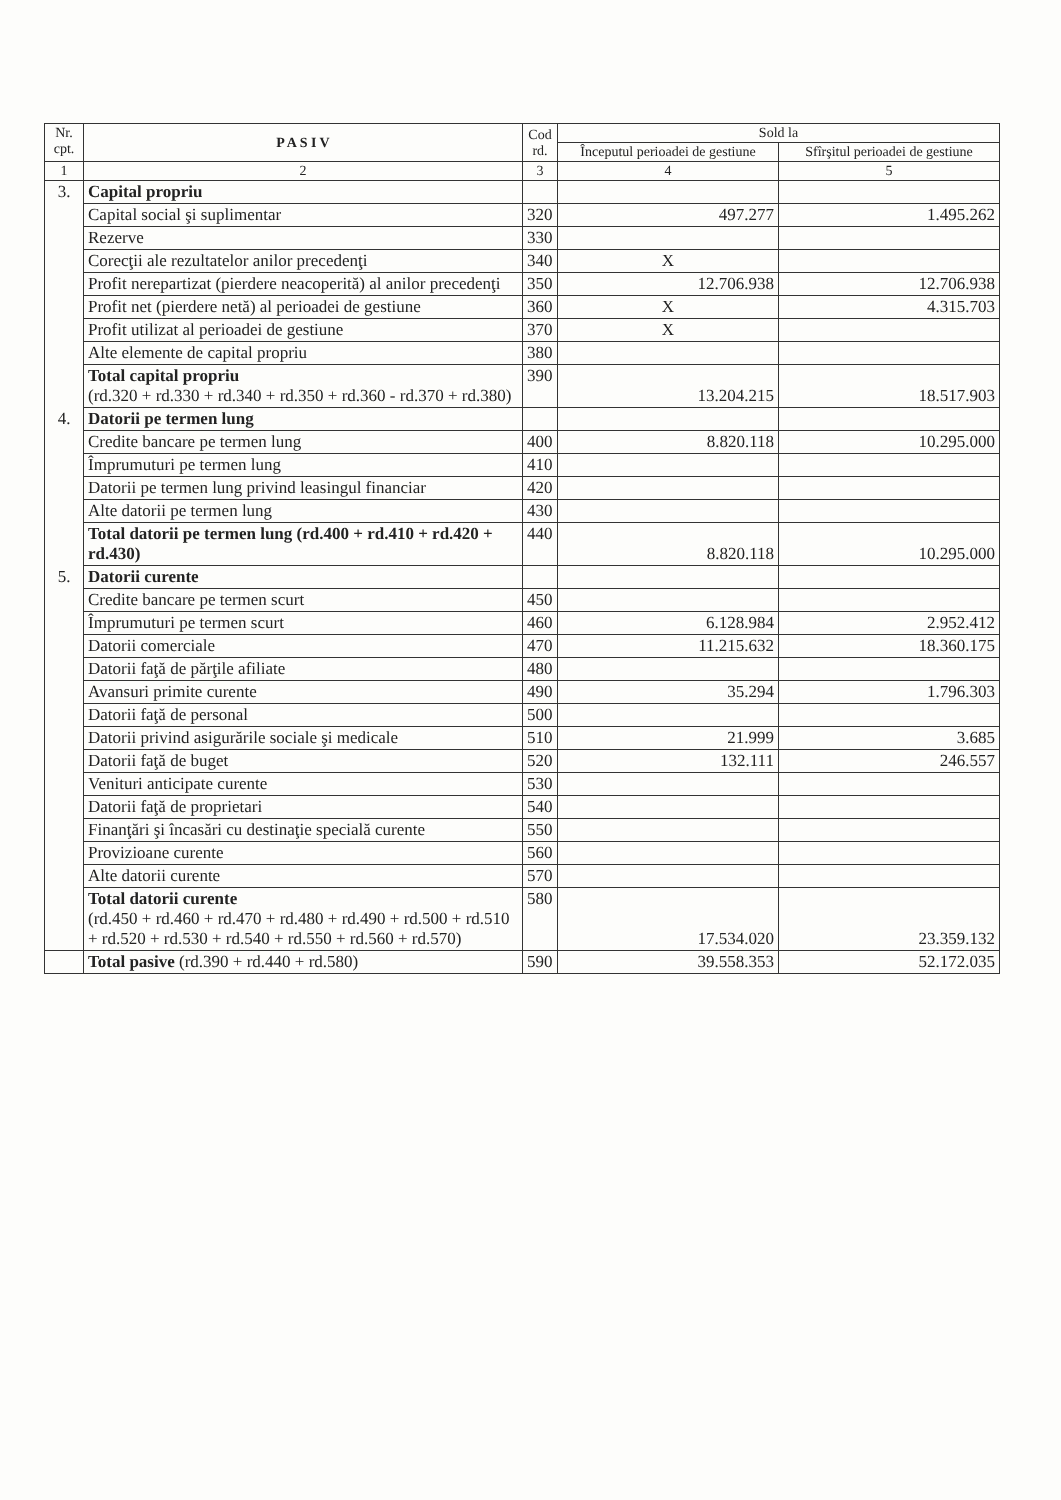| Nr. cpt. | P A S I V | Cod rd. | Sold la | |
| --- | --- | --- | --- | --- |
| | | | Începutul perioadei de gestiune | Sfîrşitul perioadei de gestiune |
| 1 | 2 | 3 | 4 | 5 |
| 3. | Capital propriu | | | |
| | Capital social şi suplimentar | 320 | 497.277 | 1.495.262 |
| | Rezerve | 330 | | |
| | Corecţii ale rezultatelor anilor precedenţi | 340 | X | |
| | Profit nerepartizat (pierdere neacoperită) al anilor precedenţi | 350 | 12.706.938 | 12.706.938 |
| | Profit net (pierdere netă) al perioadei de gestiune | 360 | X | 4.315.703 |
| | Profit utilizat al perioadei de gestiune | 370 | X | |
| | Alte elemente de capital propriu | 380 | | |
| | Total capital propriu (rd.320 + rd.330 + rd.340 + rd.350 + rd.360 - rd.370 + rd.380) | 390 | 13.204.215 | 18.517.903 |
| 4. | Datorii pe termen lung | | | |
| | Credite bancare pe termen lung | 400 | 8.820.118 | 10.295.000 |
| | Împrumuturi pe termen lung | 410 | | |
| | Datorii pe termen lung privind leasingul financiar | 420 | | |
| | Alte datorii pe termen lung | 430 | | |
| | Total datorii pe termen lung (rd.400 + rd.410 + rd.420 + rd.430) | 440 | 8.820.118 | 10.295.000 |
| 5. | Datorii curente | | | |
| | Credite bancare pe termen scurt | 450 | | |
| | Împrumuturi pe termen scurt | 460 | 6.128.984 | 2.952.412 |
| | Datorii comerciale | 470 | 11.215.632 | 18.360.175 |
| | Datorii faţă de părţile afiliate | 480 | | |
| | Avansuri primite curente | 490 | 35.294 | 1.796.303 |
| | Datorii faţă de personal | 500 | | |
| | Datorii privind asigurările sociale şi medicale | 510 | 21.999 | 3.685 |
| | Datorii faţă de buget | 520 | 132.111 | 246.557 |
| | Venituri anticipate curente | 530 | | |
| | Datorii faţă de proprietari | 540 | | |
| | Finanţări şi încasări cu destinaţie specială curente | 550 | | |
| | Provizioane curente | 560 | | |
| | Alte datorii curente | 570 | | |
| | Total datorii curente (rd.450 + rd.460 + rd.470 + rd.480 + rd.490 + rd.500 + rd.510 + rd.520 + rd.530 + rd.540 + rd.550 + rd.560 + rd.570) | 580 | 17.534.020 | 23.359.132 |
| | Total pasive (rd.390 + rd.440 + rd.580) | 590 | 39.558.353 | 52.172.035 |